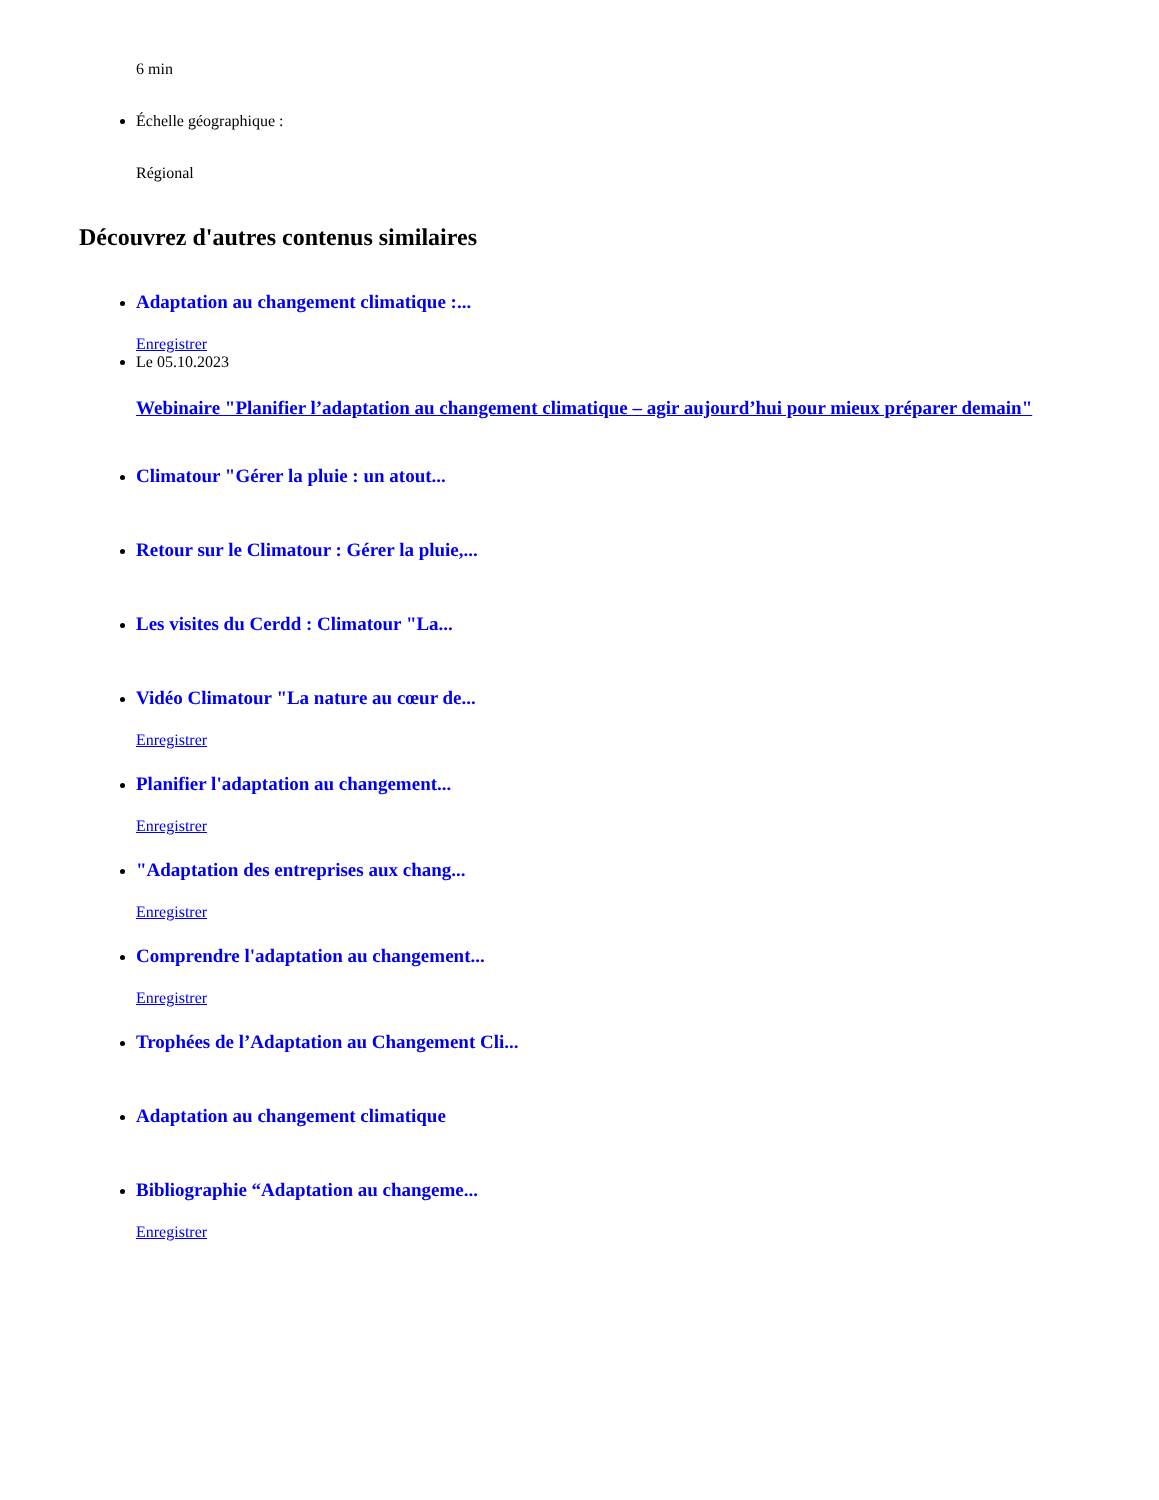6 min
Échelle géographique :
Régional
Découvrez d'autres contenus similaires
Adaptation au changement climatique :...
Enregistrer
Le 05.10.2023
Webinaire "Planifier l’adaptation au changement climatique – agir aujourd’hui pour mieux préparer demain"
Climatour "Gérer la pluie : un atout...
Retour sur le Climatour : Gérer la pluie,...
Les visites du Cerdd : Climatour "La...
Vidéo Climatour "La nature au cœur de...
Enregistrer
Planifier l'adaptation au changement...
Enregistrer
"Adaptation des entreprises aux chang...
Enregistrer
Comprendre l'adaptation au changement...
Enregistrer
Trophées de l’Adaptation au Changement Cli...
Adaptation au changement climatique
Bibliographie “Adaptation au changeme...
Enregistrer